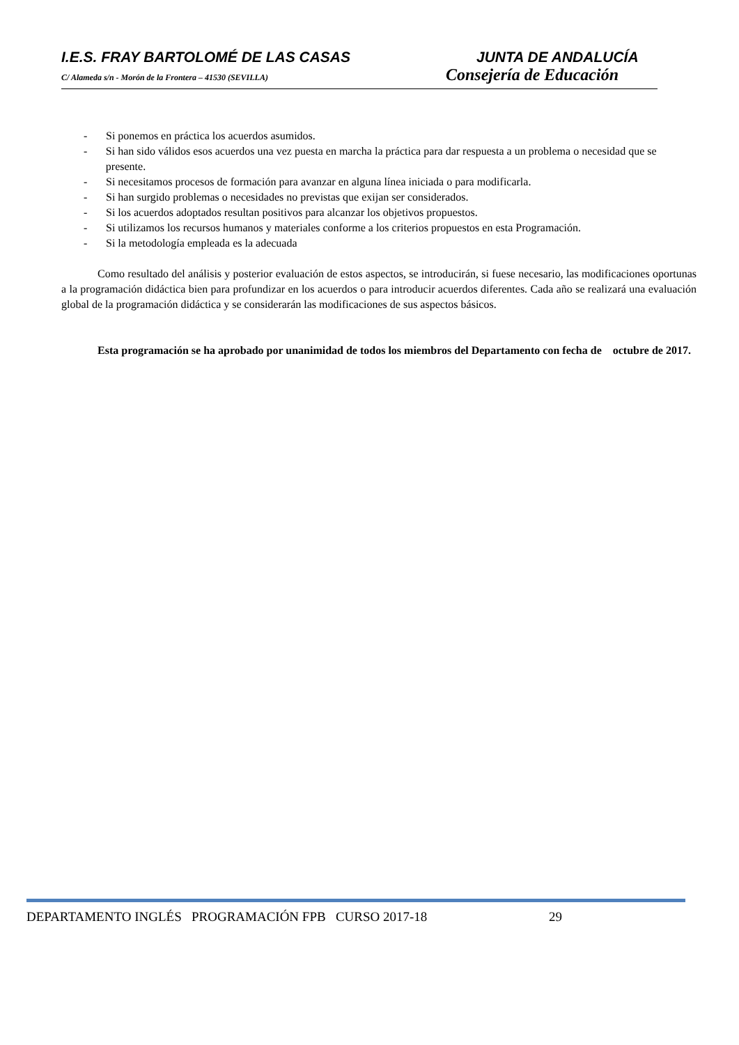I.E.S. FRAY BARTOLOMÉ DE LAS CASAS JUNTA DE ANDALUCÍA
C/ Alameda s/n - Morón de la Frontera – 41530 (SEVILLA)
Consejería de Educación
- Si ponemos en práctica los acuerdos asumidos.
- Si han sido válidos esos acuerdos una vez puesta en marcha la práctica para dar respuesta a un problema o necesidad que se presente.
- Si necesitamos procesos de formación para avanzar en alguna línea iniciada o para modificarla.
- Si han surgido problemas o necesidades no previstas que exijan ser considerados.
- Si los acuerdos adoptados resultan positivos para alcanzar los objetivos propuestos.
- Si utilizamos los recursos humanos y materiales conforme a los criterios propuestos en esta Programación.
- Si la metodología empleada es la adecuada
Como resultado del análisis y posterior evaluación de estos aspectos, se introducirán, si fuese necesario, las modificaciones oportunas a la programación didáctica bien para profundizar en los acuerdos o para introducir acuerdos diferentes. Cada año se realizará una evaluación global de la programación didáctica y se considerarán las modificaciones de sus aspectos básicos.
Esta programación se ha aprobado por unanimidad de todos los miembros del Departamento con fecha de octubre de 2017.
DEPARTAMENTO INGLÉS PROGRAMACIÓN FPB CURSO 2017-18 29